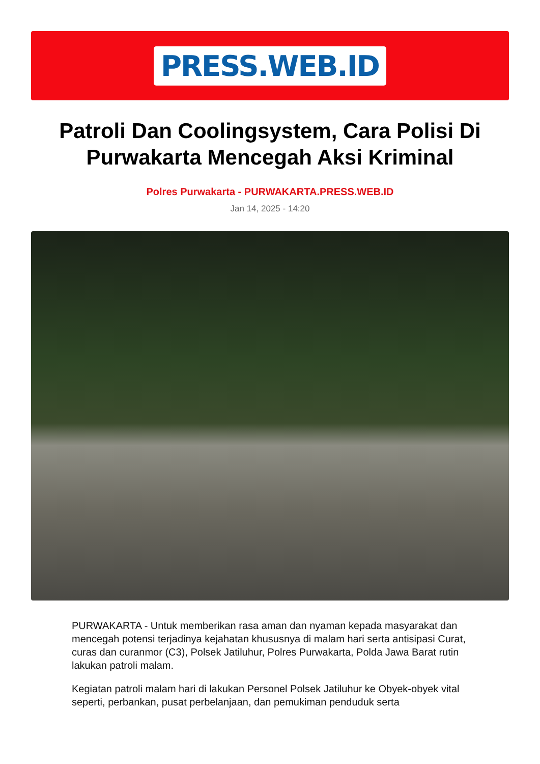PRESS.WEB.ID
Patroli Dan Coolingsystem, Cara Polisi Di Purwakarta Mencegah Aksi Kriminal
Polres Purwakarta - PURWAKARTA.PRESS.WEB.ID
Jan 14, 2025 - 14:20
PURWAKARTA - Untuk memberikan rasa aman dan nyaman kepada masyarakat dan mencegah potensi terjadinya kejahatan khususnya di malam hari serta antisipasi Curat, curas dan curanmor (C3), Polsek Jatiluhur, Polres Purwakarta, Polda Jawa Barat rutin lakukan patroli malam.
Kegiatan patroli malam hari di lakukan Personel Polsek Jatiluhur ke Obyek-obyek vital seperti, perbankan, pusat perbelanjaan, dan pemukiman penduduk serta